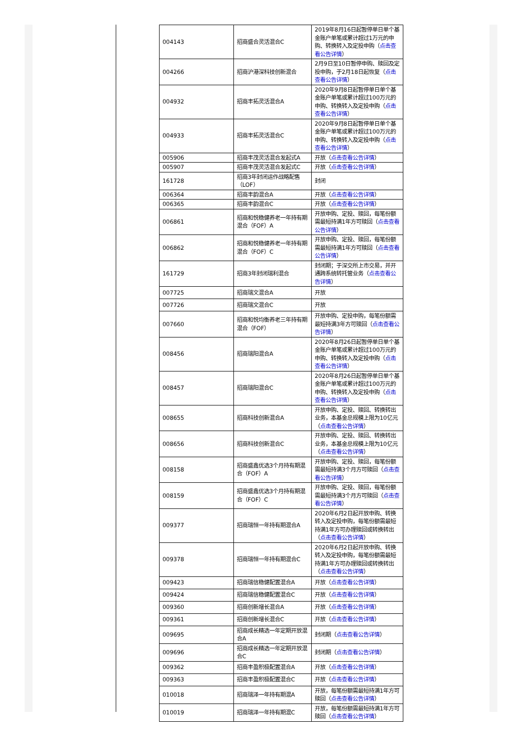| 004143 | 招商盛合灵活混合C | 2019年8月16日起暂停单日单个基金账户单笔或累计超过1万元的申购、转换转入及定投申购（ 点击查看公告详情 ） |
| 004266 | 招商沪港深科技创新混合 | 2月9日至10日暂停申购、赎回及定投申购，于2月18日起恢复（ 点击查看公告详情 ） |
| 004932 | 招商丰拓灵活混合A | 2020年9月8日起暂停单日单个基金账户单笔或累计超过100万元的申购、转换转入及定投申购（ 点击查看公告详情 ） |
| 004933 | 招商丰拓灵活混合C | 2020年9月8日起暂停单日单个基金账户单笔或累计超过100万元的申购、转换转入及定投申购（ 点击查看公告详情 ） |
| 005906 | 招商丰茂灵活混合发起式A | 开放（ 点击查看公告详情 ） |
| 005907 | 招商丰茂灵活混合发起式C | 开放（ 点击查看公告详情 ） |
| 161728 | 招商3年封闭运作战略配售（LOF） | 封闭 |
| 006364 | 招商丰韵混合A | 开放（ 点击查看公告详情 ） |
| 006365 | 招商丰韵混合C | 开放（ 点击查看公告详情 ） |
| 006861 | 招商和悦稳健养老一年持有期混合（FOF）A | 开放申购、定投、赎回，每笔份额需最短持满1年方可赎回（ 点击查看公告详情 ） |
| 006862 | 招商和悦稳健养老一年持有期混合（FOF）C | 开放申购、定投、赎回，每笔份额需最短持满1年方可赎回（ 点击查看公告详情 ） |
| 161729 | 招商3年封闭瑞利混合 | 封闭期；于深交所上市交易，并开通跨系统转托管业务（ 点击查看公告详情 ） |
| 007725 | 招商瑞文混合A | 开放 |
| 007726 | 招商瑞文混合C | 开放 |
| 007660 | 招商和悦均衡养老三年持有期混合（FOF） | 开放申购、定投申购，每笔份额需最短持满3年方可赎回（ 点击查看公告详情 ） |
| 008456 | 招商瑞阳混合A | 2020年8月26日起暂停单日单个基金账户单笔或累计超过100万元的申购、转换转入及定投申购（ 点击查看公告详情 ） |
| 008457 | 招商瑞阳混合C | 2020年8月26日起暂停单日单个基金账户单笔或累计超过100万元的申购、转换转入及定投申购（ 点击查看公告详情 ） |
| 008655 | 招商科技创新混合A | 开放申购、定投、赎回、转换转出业务，本基金总规模上限为10亿元（ 点击查看公告详情 ） |
| 008656 | 招商科技创新混合C | 开放申购、定投、赎回、转换转出业务，本基金总规模上限为10亿元（ 点击查看公告详情 ） |
| 008158 | 招商盛鑫优选3个月持有期混合（FOF）A | 开放申购、定投、赎回，每笔份额需最短持满3个月方可赎回（ 点击查看公告详情 ） |
| 008159 | 招商盛鑫优选3个月持有期混合（FOF）C | 开放申购、定投、赎回，每笔份额需最短持满3个月方可赎回（ 点击查看公告详情 ） |
| 009377 | 招商瑞恒一年持有期混合A | 2020年6月2日起开放申购、转换转入及定投申购，每笔份额需最短持满1年方可办理赎回或转换转出（ 点击查看公告详情 ） |
| 009378 | 招商瑞恒一年持有期混合C | 2020年6月2日起开放申购、转换转入及定投申购，每笔份额需最短持满1年方可办理赎回或转换转出（ 点击查看公告详情 ） |
| 009423 | 招商瑞信稳健配置混合A | 开放（ 点击查看公告详情 ） |
| 009424 | 招商瑞信稳健配置混合C | 开放（ 点击查看公告详情 ） |
| 009360 | 招商创新增长混合A | 开放（ 点击查看公告详情 ） |
| 009361 | 招商创新增长混合C | 开放（ 点击查看公告详情 ） |
| 009695 | 招商成长精选一年定期开放混合A | 封闭期（ 点击查看公告详情 ） |
| 009696 | 招商成长精选一年定期开放混合C | 封闭期（ 点击查看公告详情 ） |
| 009362 | 招商丰盈积极配置混合A | 开放（ 点击查看公告详情 ） |
| 009363 | 招商丰盈积极配置混合C | 开放（ 点击查看公告详情 ） |
| 010018 | 招商瑞泽一年持有期混A | 开放，每笔份额需最短持满1年方可赎回（ 点击查看公告详情 ） |
| 010019 | 招商瑞泽一年持有期混C | 开放，每笔份额需最短持满1年方可赎回（ 点击查看公告详情 ） |